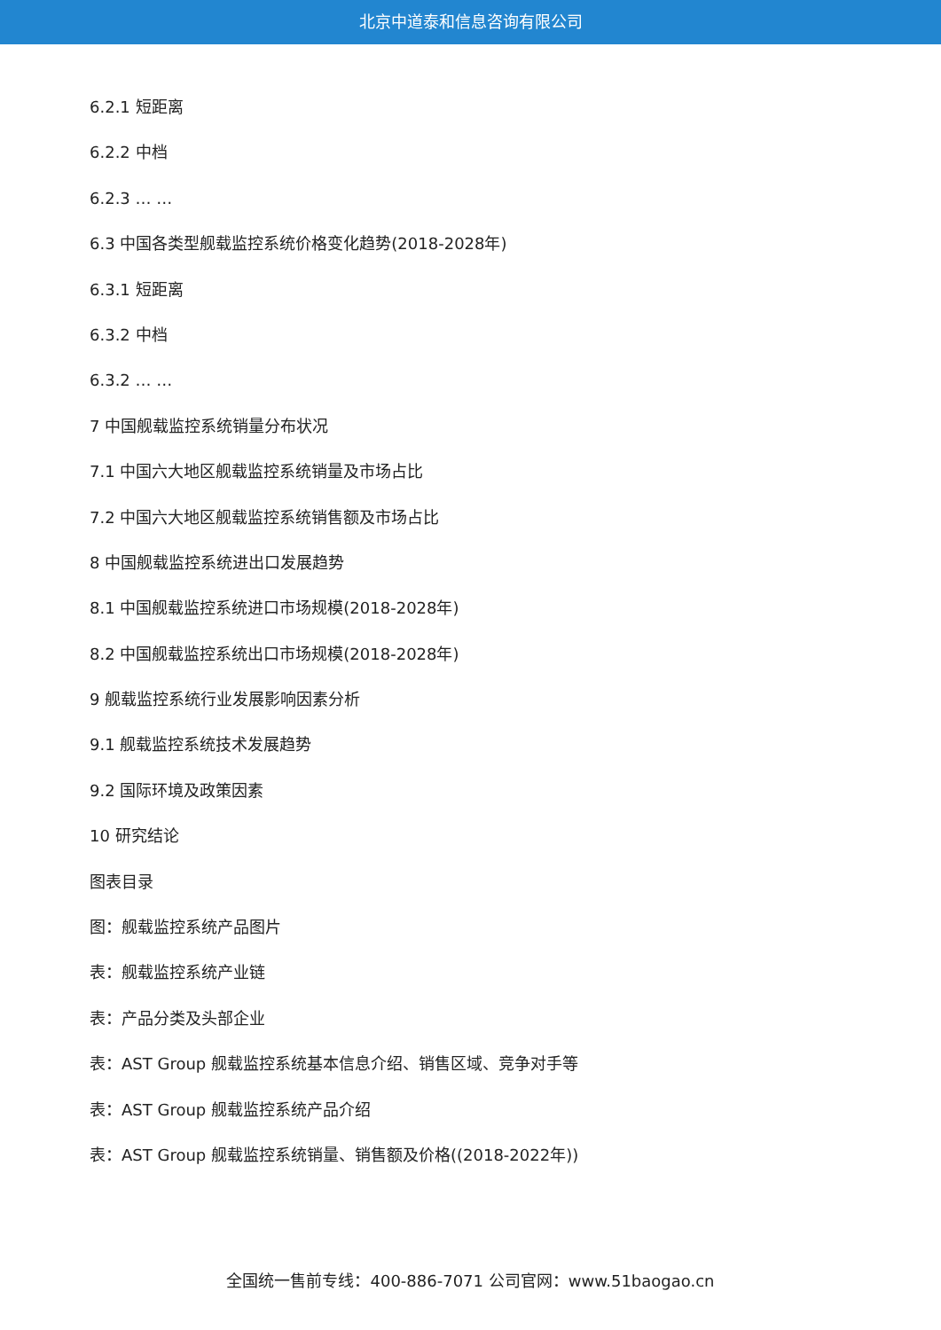北京中道泰和信息咨询有限公司
6.2.1 短距离
6.2.2 中档
6.2.3 … …
6.3 中国各类型舰载监控系统价格变化趋势(2018-2028年)
6.3.1 短距离
6.3.2 中档
6.3.2 … …
7 中国舰载监控系统销量分布状况
7.1 中国六大地区舰载监控系统销量及市场占比
7.2 中国六大地区舰载监控系统销售额及市场占比
8 中国舰载监控系统进出口发展趋势
8.1 中国舰载监控系统进口市场规模(2018-2028年)
8.2 中国舰载监控系统出口市场规模(2018-2028年)
9 舰载监控系统行业发展影响因素分析
9.1 舰载监控系统技术发展趋势
9.2 国际环境及政策因素
10 研究结论
图表目录
图：舰载监控系统产品图片
表：舰载监控系统产业链
表：产品分类及头部企业
表：AST Group 舰载监控系统基本信息介绍、销售区域、竞争对手等
表：AST Group 舰载监控系统产品介绍
表：AST Group 舰载监控系统销量、销售额及价格((2018-2022年))
全国统一售前专线：400-886-7071 公司官网：www.51baogao.cn